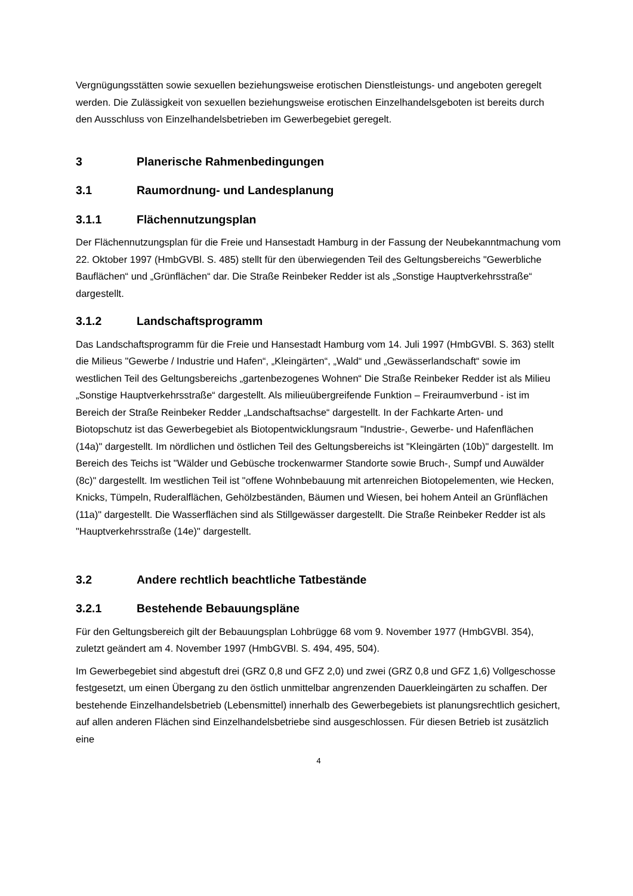Vergnügungsstätten sowie sexuellen beziehungsweise erotischen Dienstleistungs- und angeboten geregelt werden. Die Zulässigkeit von sexuellen beziehungsweise erotischen Einzelhandelsgeboten ist bereits durch den Ausschluss von Einzelhandelsbetrieben im Gewerbegebiet geregelt.
3 Planerische Rahmenbedingungen
3.1 Raumordnung- und Landesplanung
3.1.1 Flächennutzungsplan
Der Flächennutzungsplan für die Freie und Hansestadt Hamburg in der Fassung der Neubekanntmachung vom 22. Oktober 1997 (HmbGVBl. S. 485) stellt für den überwiegenden Teil des Geltungsbereichs "Gewerbliche Bauflächen“ und „Grünflächen“ dar. Die Straße Reinbeker Redder ist als „Sonstige Hauptverkehrsstraße“ dargestellt.
3.1.2 Landschaftsprogramm
Das Landschaftsprogramm für die Freie und Hansestadt Hamburg vom 14. Juli 1997 (HmbGVBl. S. 363) stellt die Milieus "Gewerbe / Industrie und Hafen“, „Kleingärten“, „Wald“ und „Gewässerlandschaft“ sowie im westlichen Teil des Geltungsbereichs „gartenbezogenes Wohnen“ Die Straße Reinbeker Redder ist als Milieu „Sonstige Hauptverkehrsstraße“ dargestellt. Als milieuübergreifende Funktion – Freiraumverbund - ist im Bereich der Straße Reinbeker Redder „Landschaftsachse“ dargestellt. In der Fachkarte Arten- und Biotopschutz ist das Gewerbegebiet als Biotopentwicklungsraum "Industrie-, Gewerbe- und Hafenflächen (14a)" dargestellt. Im nördlichen und östlichen Teil des Geltungsbereichs ist "Kleingärten (10b)" dargestellt. Im Bereich des Teichs ist "Wälder und Gebüsche trockenwarmer Standorte sowie Bruch-, Sumpf und Auwälder (8c)" dargestellt. Im westlichen Teil ist "offene Wohnbebauung mit artenreichen Biotopelementen, wie Hecken, Knicks, Tümpeln, Ruderalflächen, Gehölzbeständen, Bäumen und Wiesen, bei hohem Anteil an Grünflächen (11a)" dargestellt. Die Wasserflächen sind als Stillgewässer dargestellt. Die Straße Reinbeker Redder ist als "Hauptverkehrsstraße (14e)" dargestellt.
3.2 Andere rechtlich beachtliche Tatbestände
3.2.1 Bestehende Bebauungspläne
Für den Geltungsbereich gilt der Bebauungsplan Lohbrügge 68 vom 9. November 1977 (HmbGVBl. 354), zuletzt geändert am 4. November 1997 (HmbGVBl. S. 494, 495, 504).
Im Gewerbegebiet sind abgestuft drei (GRZ 0,8 und GFZ 2,0) und zwei (GRZ 0,8 und GFZ 1,6) Vollgeschosse festgesetzt, um einen Übergang zu den östlich unmittelbar angrenzenden Dauerkleingärten zu schaffen. Der bestehende Einzelhandelsbetrieb (Lebensmittel) innerhalb des Gewerbegebiets ist planungsrechtlich gesichert, auf allen anderen Flächen sind Einzelhandelsbetriebe sind ausgeschlossen. Für diesen Betrieb ist zusätzlich eine
4